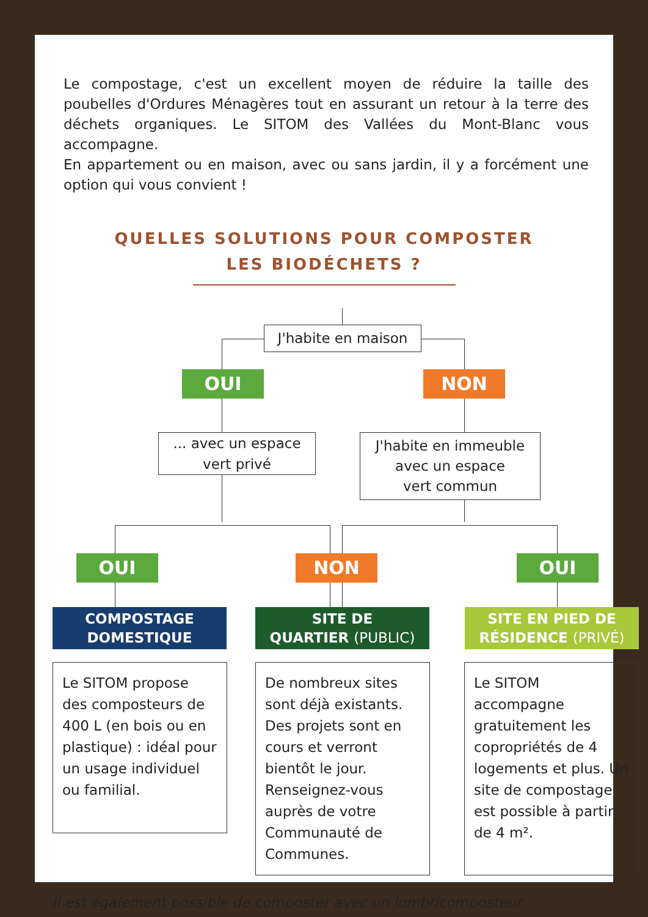Le compostage, c'est un excellent moyen de réduire la taille des poubelles d'Ordures Ménagères tout en assurant un retour à la terre des déchets organiques. Le SITOM des Vallées du Mont-Blanc vous accompagne.
En appartement ou en maison, avec ou sans jardin, il y a forcément une option qui vous convient !
QUELLES SOLUTIONS POUR COMPOSTER
LES BIODÉCHETS ?
J'habite en maison
OUI NON
... avec un espace
vert privé
J'habite en immeuble
avec un espace
vert commun
OUI NON OUI
COMPOSTAGE
DOMESTIQUE
SITE DE
QUARTIER (PUBLIC)
SITE EN PIED DE
RÉSIDENCE (PRIVÉ)
Le SITOM propose des composteurs de 400 L (en bois ou en plastique) : idéal pour un usage individuel ou familial.
De nombreux sites sont déjà existants. Des projets sont en cours et verront bientôt le jour. Renseignez-vous auprès de votre Communauté de Communes.
Le SITOM accompagne gratuitement les copropriétés de 4 logements et plus. Un site de compostage est possible à partir de 4 m².
Il est également possible de composter avec un lombricomposteur.